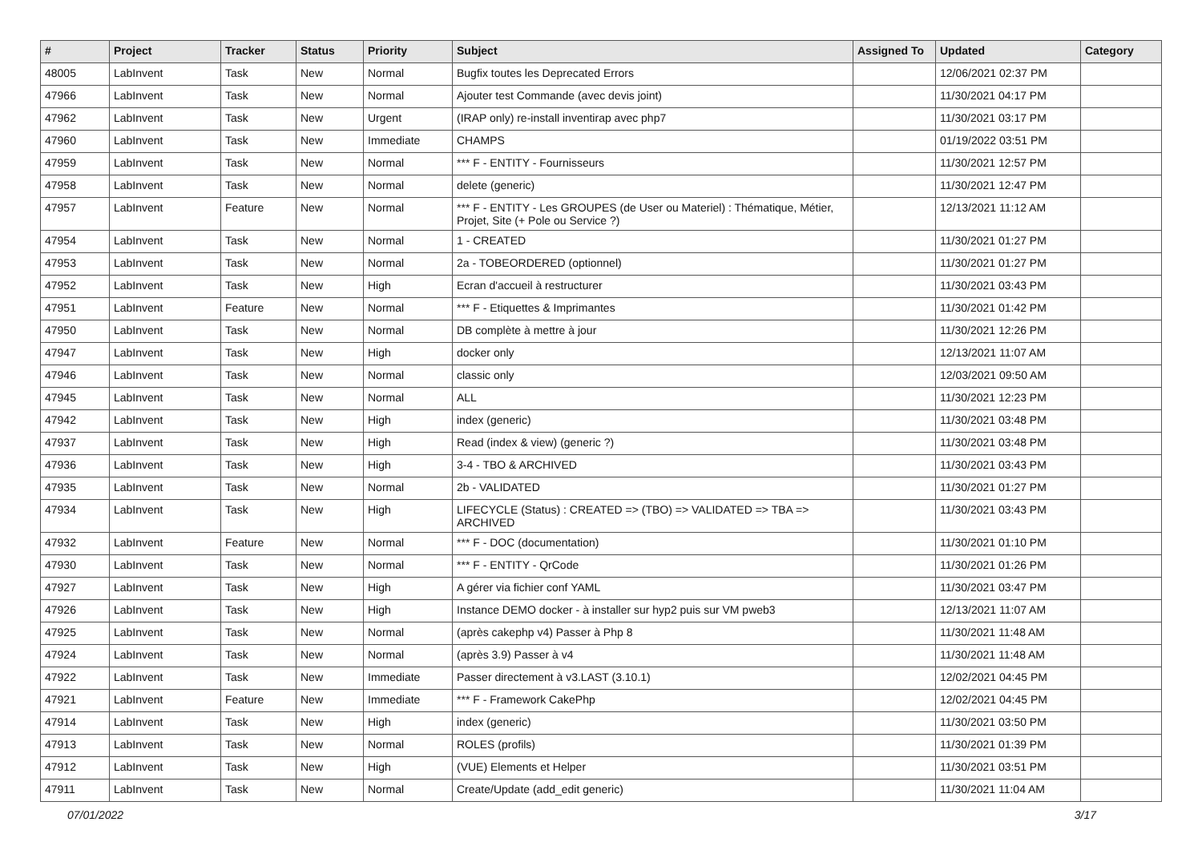| # | Project | Tracker | Status | Priority | Subject | Assigned To | Updated | Category |
| --- | --- | --- | --- | --- | --- | --- | --- | --- |
| 48005 | LabInvent | Task | New | Normal | Bugfix toutes les Deprecated Errors | | 12/06/2021 02:37 PM | |
| 47966 | LabInvent | Task | New | Normal | Ajouter test Commande (avec devis joint) | | 11/30/2021 04:17 PM | |
| 47962 | LabInvent | Task | New | Urgent | (IRAP only) re-install inventirap avec php7 | | 11/30/2021 03:17 PM | |
| 47960 | LabInvent | Task | New | Immediate | CHAMPS | | 01/19/2022 03:51 PM | |
| 47959 | LabInvent | Task | New | Normal | *** F - ENTITY - Fournisseurs | | 11/30/2021 12:57 PM | |
| 47958 | LabInvent | Task | New | Normal | delete (generic) | | 11/30/2021 12:47 PM | |
| 47957 | LabInvent | Feature | New | Normal | *** F - ENTITY - Les GROUPES (de User ou Materiel) : Thématique, Métier, Projet, Site (+ Pole ou Service ?) | | 12/13/2021 11:12 AM | |
| 47954 | LabInvent | Task | New | Normal | 1 - CREATED | | 11/30/2021 01:27 PM | |
| 47953 | LabInvent | Task | New | Normal | 2a - TOBEORDERED (optionnel) | | 11/30/2021 01:27 PM | |
| 47952 | LabInvent | Task | New | High | Ecran d'accueil à restructurer | | 11/30/2021 03:43 PM | |
| 47951 | LabInvent | Feature | New | Normal | *** F - Etiquettes & Imprimantes | | 11/30/2021 01:42 PM | |
| 47950 | LabInvent | Task | New | Normal | DB complète à mettre à jour | | 11/30/2021 12:26 PM | |
| 47947 | LabInvent | Task | New | High | docker only | | 12/13/2021 11:07 AM | |
| 47946 | LabInvent | Task | New | Normal | classic only | | 12/03/2021 09:50 AM | |
| 47945 | LabInvent | Task | New | Normal | ALL | | 11/30/2021 12:23 PM | |
| 47942 | LabInvent | Task | New | High | index (generic) | | 11/30/2021 03:48 PM | |
| 47937 | LabInvent | Task | New | High | Read (index & view) (generic ?) | | 11/30/2021 03:48 PM | |
| 47936 | LabInvent | Task | New | High | 3-4 - TBO & ARCHIVED | | 11/30/2021 03:43 PM | |
| 47935 | LabInvent | Task | New | Normal | 2b - VALIDATED | | 11/30/2021 01:27 PM | |
| 47934 | LabInvent | Task | New | High | LIFECYCLE (Status) : CREATED => (TBO) => VALIDATED => TBA => ARCHIVED | | 11/30/2021 03:43 PM | |
| 47932 | LabInvent | Feature | New | Normal | *** F - DOC (documentation) | | 11/30/2021 01:10 PM | |
| 47930 | LabInvent | Task | New | Normal | *** F - ENTITY - QrCode | | 11/30/2021 01:26 PM | |
| 47927 | LabInvent | Task | New | High | A gérer via fichier conf YAML | | 11/30/2021 03:47 PM | |
| 47926 | LabInvent | Task | New | High | Instance DEMO docker - à installer sur hyp2 puis sur VM pweb3 | | 12/13/2021 11:07 AM | |
| 47925 | LabInvent | Task | New | Normal | (après cakephp v4) Passer à Php 8 | | 11/30/2021 11:48 AM | |
| 47924 | LabInvent | Task | New | Normal | (après 3.9) Passer à v4 | | 11/30/2021 11:48 AM | |
| 47922 | LabInvent | Task | New | Immediate | Passer directement à v3.LAST (3.10.1) | | 12/02/2021 04:45 PM | |
| 47921 | LabInvent | Feature | New | Immediate | *** F - Framework CakePhp | | 12/02/2021 04:45 PM | |
| 47914 | LabInvent | Task | New | High | index (generic) | | 11/30/2021 03:50 PM | |
| 47913 | LabInvent | Task | New | Normal | ROLES (profils) | | 11/30/2021 01:39 PM | |
| 47912 | LabInvent | Task | New | High | (VUE) Elements et Helper | | 11/30/2021 03:51 PM | |
| 47911 | LabInvent | Task | New | Normal | Create/Update (add_edit generic) | | 11/30/2021 11:04 AM | |
07/01/2022 3/17